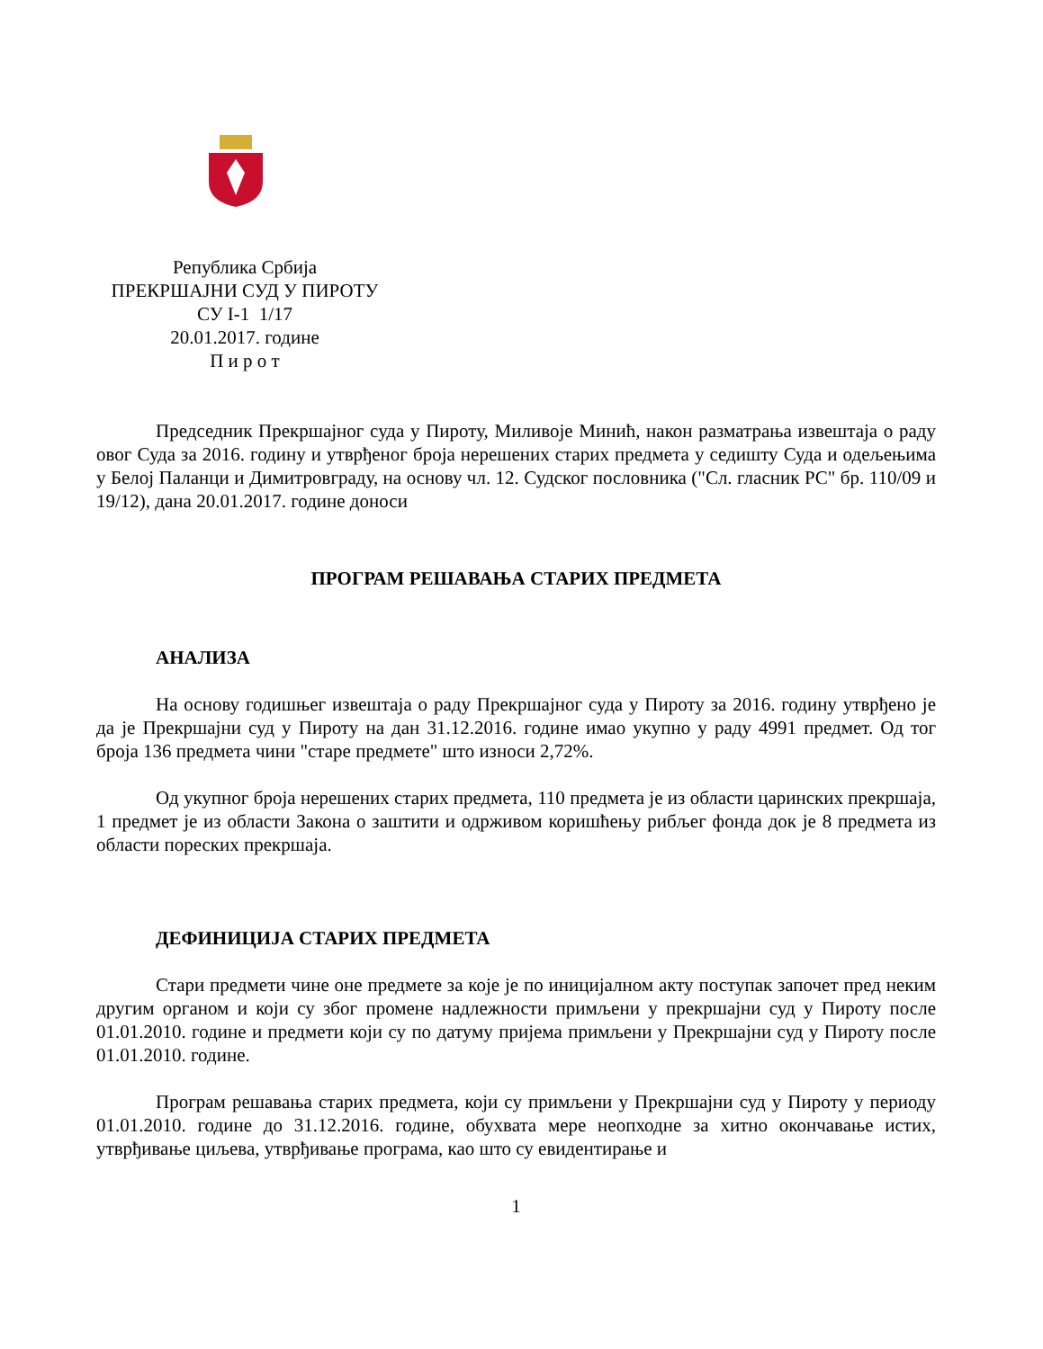Република Србија
ПРЕКРШАЈНИ СУД У ПИРОТУ
СУ I-1 1/17
20.01.2017. године
П и р о т
Председник Прекршајног суда у Пироту, Миливоје Минић, након разматрања извештаја о раду овог Суда за 2016. годину и утврђеног броја нерешених старих предмета у седишту Суда и одељењима у Белој Паланци и Димитровграду, на основу чл. 12. Судског пословника ("Сл. гласник РС" бр. 110/09 и 19/12), дана 20.01.2017. године доноси
ПРОГРАМ РЕШАВАЊА СТАРИХ ПРЕДМЕТА
АНАЛИЗА
На основу годишњег извештаја о раду Прекршајног суда у Пироту за 2016. годину утврђено је да је Прекршајни суд у Пироту на дан 31.12.2016. године имао укупно у раду 4991 предмет. Од тог броја 136 предмета чини "старе предмете" што износи 2,72%.
Од укупног броја нерешених старих предмета, 110 предмета је из области царинских прекршаја, 1 предмет је из области Закона о заштити и одрживом коришћењу рибљег фонда док је 8 предмета из области пореских прекршаја.
ДЕФИНИЦИЈА СТАРИХ ПРЕДМЕТА
Стари предмети чине оне предмете за које је по иницијалном акту поступак започет пред неким другим органом и који су због промене надлежности примљени у прекршајни суд у Пироту после 01.01.2010. године и предмети који су по датуму пријема примљени у Прекршајни суд у Пироту после 01.01.2010. године.
Програм решавања старих предмета, који су примљени у Прекршајни суд у Пироту у периоду 01.01.2010. године до 31.12.2016. године, обухвата мере неопходне за хитно окончавање истих, утврђивање циљева, утврђивање програма, као што су евидентирање и
1